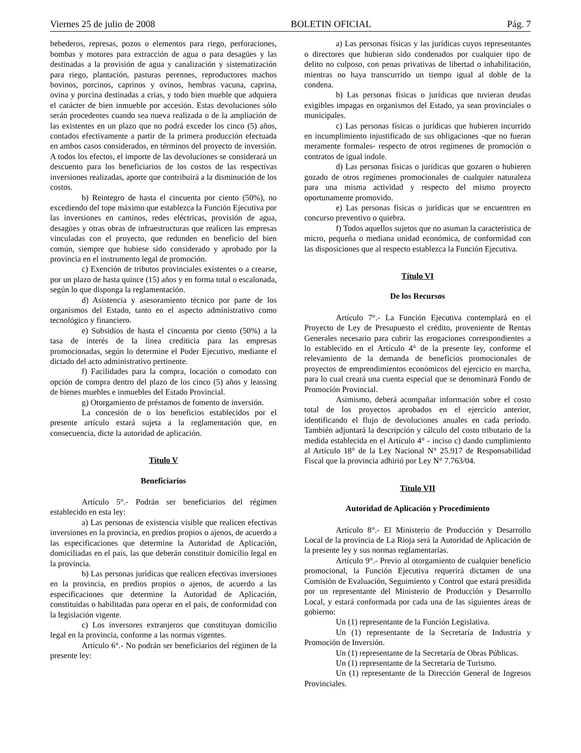Viernes 25 de julio de 2008 BOLETIN OFICIAL Pág. 7
bebederos, represas, pozos o elementos para riego, perforaciones, bombas y motores para extracción de agua o para desagües y las destinadas a la provisión de agua y canalización y sistematización para riego, plantación, pasturas perennes, reproductores machos bovinos, porcinos, caprinos y ovinos, hembras vacuna, caprina, ovina y porcina destinadas a crías, y todo bien mueble que adquiera el carácter de bien inmueble por accesión. Estas devoluciones sólo serán procedentes cuando sea nueva realizada o de la ampliación de las existentes en un plazo que no podrá exceder los cinco (5) años, contados efectivamente a partir de la primera producción efectuada en ambos casos considerados, en términos del proyecto de inversión. A todos los efectos, el importe de las devoluciones se considerará un descuento para los beneficiarios de los costos de las respectivas inversiones realizadas, aporte que contribuirá a la disminución de los costos.
b) Reintegro de hasta el cincuenta por ciento (50%), no excediendo del tope máximo que establezca la Función Ejecutiva por las inversiones en caminos, redes eléctricas, provisión de agua, desagües y otras obras de infraestructuras que realicen las empresas vinculadas con el proyecto, que redunden en beneficio del bien común, siempre que hubiese sido considerado y aprobado por la provincia en el instrumento legal de promoción.
c) Exención de tributos provinciales existentes o a crearse, por un plazo de hasta quince (15) años y en forma total o escalonada, según lo que disponga la reglamentación.
d) Asistencia y asesoramiento técnico por parte de los organismos del Estado, tanto en el aspecto administrativo como tecnológico y financiero.
e) Subsidios de hasta el cincuenta por ciento (50%) a la tasa de interés de la línea crediticia para las empresas promocionadas, según lo determine el Poder Ejecutivo, mediante el dictado del acto administrativo pertinente.
f) Facilidades para la compra, locación o comodato con opción de compra dentro del plazo de los cinco (5) años y leassing de bienes muebles e inmuebles del Estado Provincial.
g) Otorgamiento de préstamos de fomento de inversión.
La concesión de o los beneficios establecidos por el presente artículo estará sujeta a la reglamentación que, en consecuencia, dicte la autoridad de aplicación.
Título V
Beneficiarios
Artículo 5°.- Podrán ser beneficiarios del régimen establecido en esta ley:
a) Las personas de existencia visible que realicen efectivas inversiones en la provincia, en predios propios o ajenos, de acuerdo a las especificaciones que determine la Autoridad de Aplicación, domiciliadas en el país, las que deberán constituir domicilio legal en la provincia.
b) Las personas jurídicas que realicen efectivas inversiones en la provincia, en predios propios o ajenos, de acuerdo a las especificaciones que determine la Autoridad de Aplicación, constituidas o habilitadas para operar en el país, de conformidad con la legislación vigente.
c) Los inversores extranjeros que constituyan domicilio legal en la provincia, conforme a las normas vigentes.
Artículo 6°.- No podrán ser beneficiarios del régimen de la presente ley:
a) Las personas físicas y las jurídicas cuyos representantes o directores que hubieran sido condenados por cualquier tipo de delito no culposo, con penas privativas de libertad o inhabilitación, mientras no haya transcurrido un tiempo igual al doble de la condena.
b) Las personas físicas o jurídicas que tuvieran deudas exigibles impagas en organismos del Estado, ya sean provinciales o municipales.
c) Las personas físicas o jurídicas que hubieren incurrido en incumplimiento injustificado de sus obligaciones -que no fueran meramente formales- respecto de otros regímenes de promoción o contratos de igual índole.
d) Las personas físicas o jurídicas que gozaren o hubieren gozado de otros regímenes promocionales de cualquier naturaleza para una misma actividad y respecto del mismo proyecto oportunamente promovido.
e) Las personas físicas o jurídicas que se encuentren en concurso preventivo o quiebra.
f) Todos aquellos sujetos que no asuman la característica de micro, pequeña o mediana unidad económica, de conformidad con las disposiciones que al respecto establezca la Función Ejecutiva.
Título VI
De los Recursos
Artículo 7°.- La Función Ejecutiva contemplará en el Proyecto de Ley de Presupuesto el crédito, proveniente de Rentas Generales necesario para cubrir las erogaciones correspondientes a lo establecido en el Artículo 4° de la presente ley, conforme el relevamiento de la demanda de beneficios promocionales de proyectos de emprendimientos económicos del ejercicio en marcha, para lo cual creará una cuenta especial que se denominará Fondo de Promoción Provincial.
Asimismo, deberá acompañar información sobre el costo total de los proyectos aprobados en el ejercicio anterior, identificando el flujo de devoluciones anuales en cada período. También adjuntará la descripción y cálculo del costo tributario de la medida establecida en el Artículo 4° - inciso c) dando cumplimiento al Artículo 18° de la Ley Nacional N° 25.917 de Responsabilidad Fiscal que la provincia adhirió por Ley N° 7.763/04.
Título VII
Autoridad de Aplicación y Procedimiento
Artículo 8°.- El Ministerio de Producción y Desarrollo Local de la provincia de La Rioja será la Autoridad de Aplicación de la presente ley y sus normas reglamentarias.
Artículo 9°.- Previo al otorgamiento de cualquier beneficio promocional, la Función Ejecutiva requerirá dictamen de una Comisión de Evaluación, Seguimiento y Control que estará presidida por un representante del Ministerio de Producción y Desarrollo Local, y estará conformada por cada una de las siguientes áreas de gobierno:
Un (1) representante de la Función Legislativa.
Un (1) representante de la Secretaría de Industria y Promoción de Inversión.
Un (1) representante de la Secretaría de Obras Públicas.
Un (1) representante de la Secretaría de Turismo.
Un (1) representante de la Dirección General de Ingresos Provinciales.